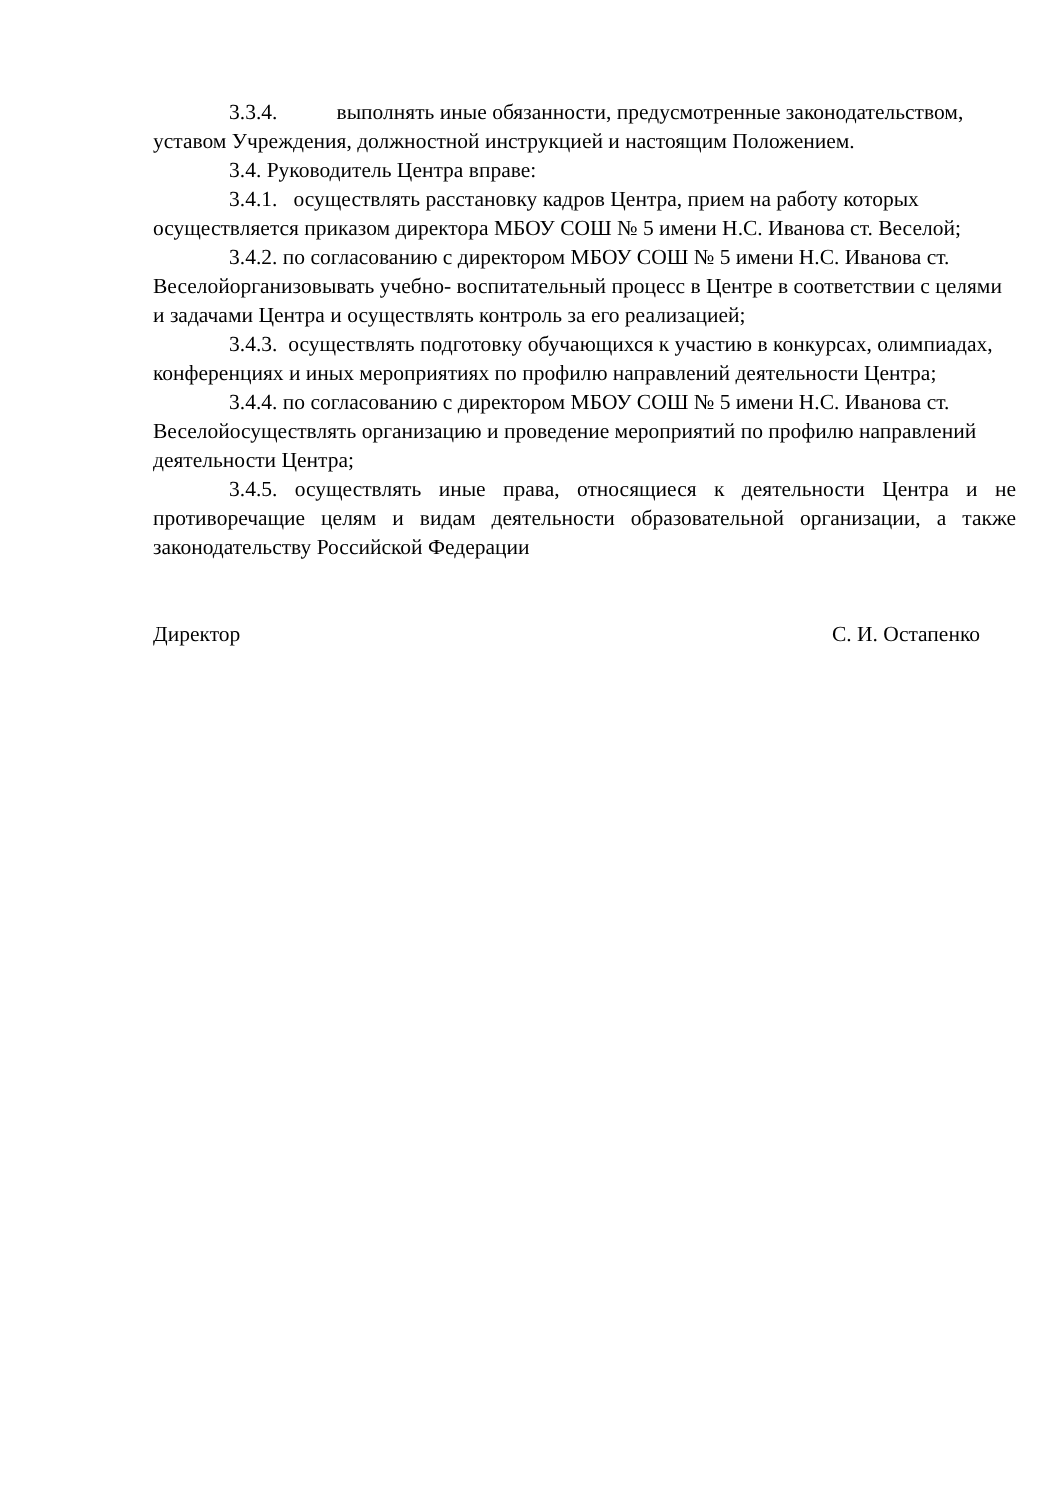3.3.4. выполнять иные обязанности, предусмотренные законодательством, уставом Учреждения, должностной инструкцией и настоящим Положением.
3.4. Руководитель Центра вправе:
3.4.1. осуществлять расстановку кадров Центра, прием на работу которых осуществляется приказом директора МБОУ СОШ № 5 имени Н.С. Иванова ст. Веселой;
3.4.2. по согласованию с директором МБОУ СОШ № 5 имени Н.С. Иванова ст. Веселойорганизовывать учебно- воспитательный процесс в Центре в соответствии с целями и задачами Центра и осуществлять контроль за его реализацией;
3.4.3. осуществлять подготовку обучающихся к участию в конкурсах, олимпиадах, конференциях и иных мероприятиях по профилю направлений деятельности Центра;
3.4.4. по согласованию с директором МБОУ СОШ № 5 имени Н.С. Иванова ст. Веселойосуществлять организацию и проведение мероприятий по профилю направлений деятельности Центра;
3.4.5. осуществлять иные права, относящиеся к деятельности Центра и не противоречащие целям и видам деятельности образовательной организации, а также законодательству Российской Федерации
Директор С. И. Остапенко